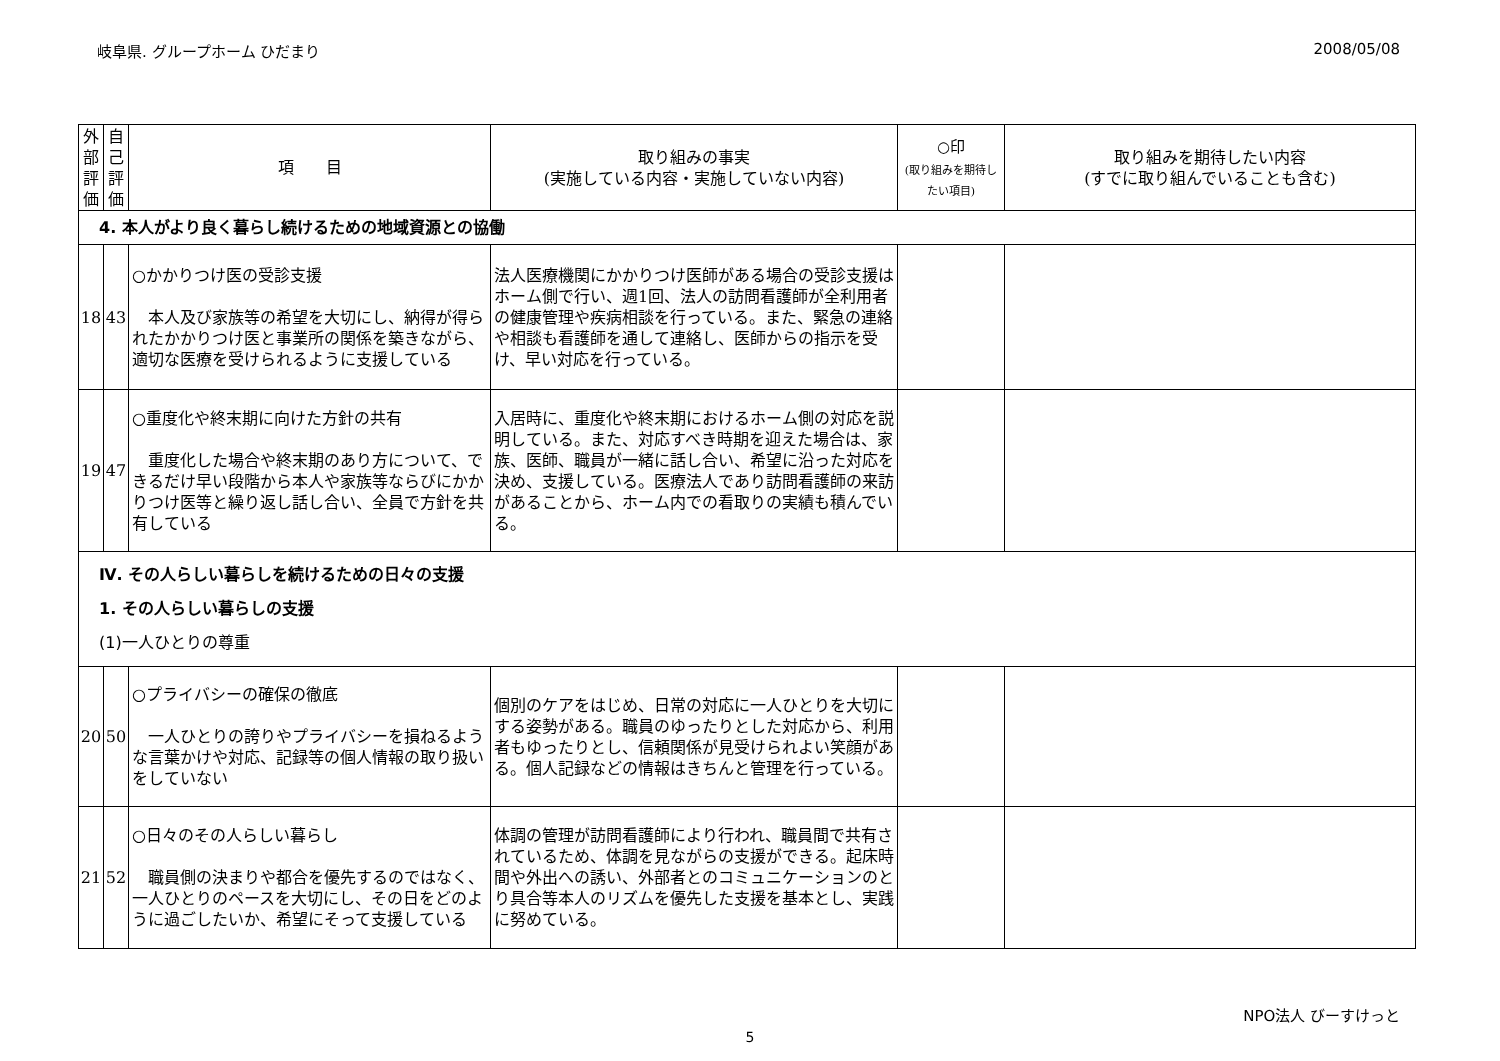岐阜県. グループホーム ひだまり 2008/05/08
| 外部評価 | 自己評価 | 項 目 | 取り組みの事実 (実施している内容・実施していない内容) | ○印 (取り組みを期待したい項目) | 取り組みを期待したい内容 (すでに取り組んでいることも含む) |
| --- | --- | --- | --- | --- | --- |
| 4. 本人がより良く暮らし続けるための地域資源との協働 | | | | | |
| 18 | 43 | ○かかりつけ医の受診支援 本人及び家族等の希望を大切にし、納得が得られたかかりつけ医と事業所の関係を築きながら、適切な医療を受けられるように支援している | 法人医療機関にかかりつけ医師がある場合の受診支援はホーム側で行い、週1回、法人の訪問看護師が全利用者の健康管理や疾病相談を行っている。また、緊急の連絡や相談も看護師を通して連絡し、医師からの指示を受け、早い対応を行っている。 | | |
| 19 | 47 | ○重度化や終末期に向けた方針の共有 重度化した場合や終末期のあり方について、できるだけ早い段階から本人や家族等ならびにかかりつけ医等と繰り返し話し合い、全員で方針を共有している | 入居時に、重度化や終末期におけるホーム側の対応を説明している。また、対応すべき時期を迎えた場合は、家族、医師、職員が一緒に話し合い、希望に沿った対応を決め、支援している。医療法人であり訪問看護師の来訪があることから、ホーム内での看取りの実績も積んでいる。 | | |
| Ⅳ. その人らしい暮らしを続けるための日々の支援 1. その人らしい暮らしの支援 (1)一人ひとりの尊重 | | | | | |
| 20 | 50 | ○プライバシーの確保の徹底 一人ひとりの誇りやプライバシーを損ねるような言葉かけや対応、記録等の個人情報の取り扱いをしていない | 個別のケアをはじめ、日常の対応に一人ひとりを大切にする姿勢がある。職員のゆったりとした対応から、利用者もゆったりとし、信頼関係が見受けられよい笑顔がある。個人記録などの情報はきちんと管理を行っている。 | | |
| 21 | 52 | ○日々のその人らしい暮らし 職員側の決まりや都合を優先するのではなく、一人ひとりのペースを大切にし、その日をどのように過ごしたいか、希望にそって支援している | 体調の管理が訪問看護師により行われ、職員間で共有されているため、体調を見ながらの支援ができる。起床時間や外出への誘い、外部者とのコミュニケーションのとり具合等本人のリズムを優先した支援を基本とし、実践に努めている。 | | |
NPO法人 びーすけっと
5